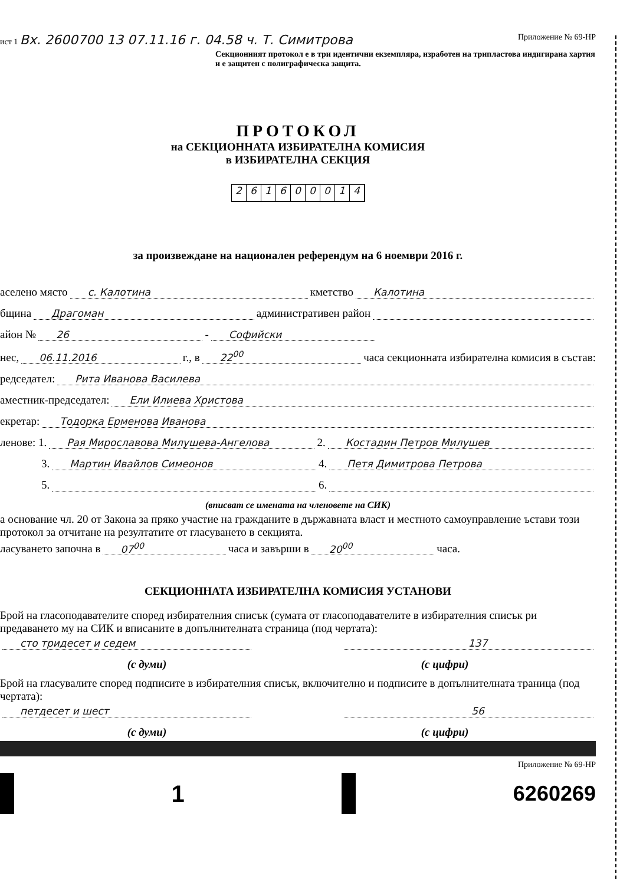ист 1 Вх. 2600700 13 07.11.16 г. 04.58 ч. Т. Симитрова Приложение № 69-НР
Секционният протокол е в три идентични екземпляра, изработен на трипластова индигирана хартия и е защитен с полиграфическа защита.
ПРОТОКОЛ
на СЕКЦИОННАТА ИЗБИРАТЕЛНА КОМИСИЯ
в ИЗБИРАТЕЛНА СЕКЦИЯ
261600014
за произвеждане на национален референдум на 6 ноември 2016 г.
аселено място с. Калотина кметство Калотина
бщина Драгоман административен район
айон № 26 - Софийски
нес, 06.11.2016 г., в 22<sup>00</sup> часа секционната избирателна комисия в състав:
редседател: Рита Иванова Василева
аместник-председател: Ели Илиева Христова
екретар: Тодорка Ерменова Иванова
ленове: 1. Рая Мирославова Милушева-Ангелова 2. Костадин Петров Милушев
3. Мартин Ивайлов Симеонов 4. Петя Димитрова Петрова
5. 6.
(вписват се имената на членовете на СИК)
а основание чл. 20 от Закона за пряко участие на гражданите в държавната власт и местното самоуправление ъстави този протокол за отчитане на резултатите от гласуването в секцията.
ласуването започна в 07<sup>00</sup> часа и завърши в 20<sup>00</sup> часа.
СЕКЦИОННАТА ИЗБИРАТЕЛНА КОМИСИЯ УСТАНОВИ
Брой на гласоподавателите според избирателния списък (сумата от гласоподавателите в избирателния списък ри предаването му на СИК и вписаните в допълнителната страница (под чертата):
сто тридесет и седем 137
(с думи) (с цифри)
Брой на гласувалите според подписите в избирателния списък, включително и подписите в допълнителната траница (под чертата):
петдесет и шест 56
(с думи) (с цифри)
Приложение № 69-НР
1 6260269